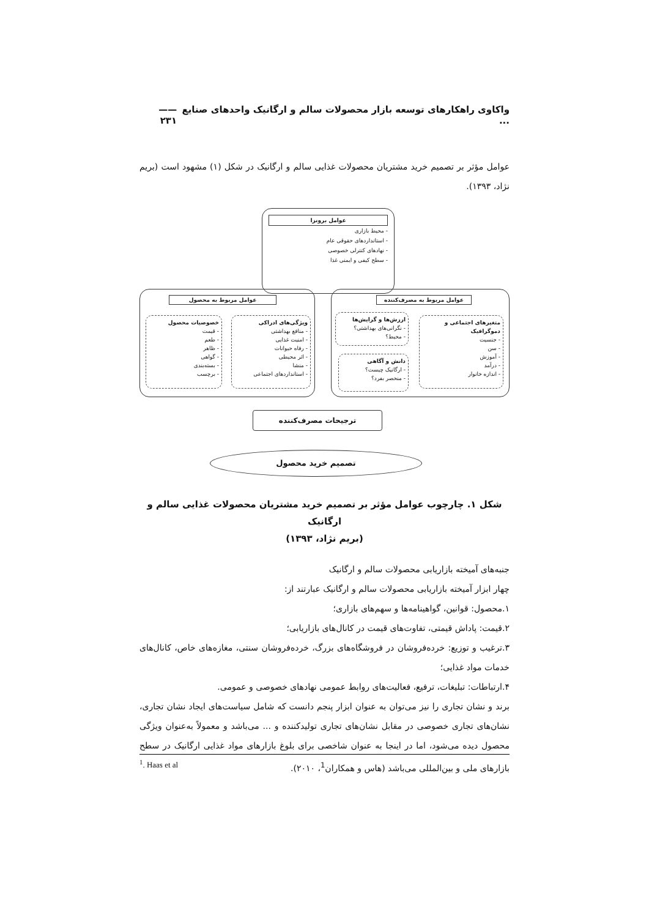واکاوی راهکارهای توسعه بازار محصولات سالم و ارگانیک واحدهای صنایع ... —— ۲۳۱
عوامل مؤثر بر تصمیم خرید مشتریان محصولات غذایی سالم و ارگانیک در شکل (۱) مشهود است (بریم نژاد، ۱۳۹۳).
عوامل برونزا
- محیط بازاری
- استانداردهای حقوقی عام
- نهادهای کنترلی خصوصی
- سطح کیفی و ایمنی غذا
عوامل مربوط به مصرف‌کننده
متغیرهای اجتماعی و دموگرافیک
- جنسیت
- سن
- آموزش
- درآمد
- اندازه خانوار
ارزش‌ها و گرایش‌ها
- نگرانی‌های بهداشتی؟
- محیط؟
دانش و آگاهی
- ارگانیک چیست؟
- منحصر بفرد؟
عوامل مربوط به محصول
ویژگی‌های ادراکی
- منافع بهداشتی
- امنیت غذایی
- رفاه حیوانات
- اثر محیطی
- منشا
- استانداردهای اجتماعی
خصوصیات محصول
- قیمت
- طعم
- ظاهر
- گواهی
- بسته‌بندی
- برچسب
ترجیحات مصرف‌کننده
تصمیم خرید محصول
شکل ۱. چارچوب عوامل مؤثر بر تصمیم خرید مشتریان محصولات غذایی سالم و ارگانیک
(بریم نژاد، ۱۳۹۳)
جنبه‌های آمیخته بازاریابی محصولات سالم و ارگانیک
چهار ابزار آمیخته بازاریابی محصولات سالم و ارگانیک عبارتند از:
۱.محصول: قوانین، گواهینامه‌ها و سهم‌های بازاری؛
۲.قیمت: پاداش قیمتی، تفاوت‌های قیمت در کانال‌های بازاریابی؛
۳.ترغیب و توزیع: خرده‌فروشان در فروشگاه‌های بزرگ، خرده‌فروشان سنتی، مغازه‌های خاص، کانال‌های خدمات مواد غذایی؛
۴.ارتباطات: تبلیغات، ترفیع، فعالیت‌های روابط عمومی نهادهای خصوصی و عمومی.
برند و نشان تجاری را نیز می‌توان به عنوان ابزار پنجم دانست که شامل سیاست‌های ایجاد نشان تجاری، نشان‌های تجاری خصوصی در مقابل نشان‌های تجاری تولیدکننده و ... می‌باشد و معمولاً به‌عنوان ویژگی محصول دیده می‌شود، اما در اینجا به عنوان شاخصی برای بلوغ بازارهای مواد غذایی ارگانیک در سطح بازارهای ملی و بین‌المللی می‌باشد (هاس و همکاران<sup>1</sup>، ۲۰۱۰).
<sup>1</sup>. Haas et al